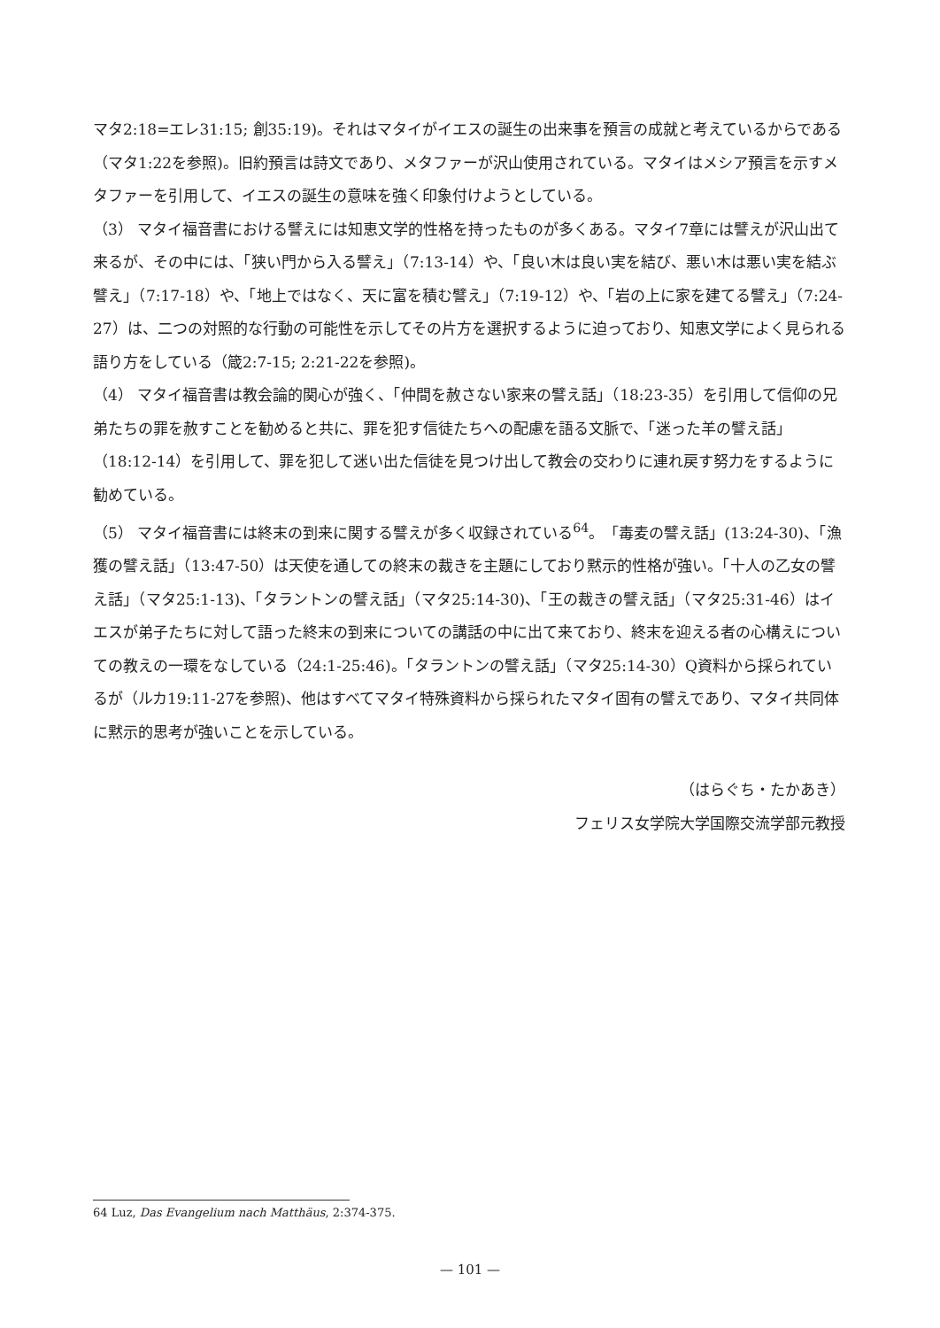マタ2:18=エレ31:15; 創35:19)。それはマタイがイエスの誕生の出来事を預言の成就と考えているからである（マタ1:22を参照)。旧約預言は詩文であり、メタファーが沢山使用されている。マタイはメシア預言を示すメタファーを引用して、イエスの誕生の意味を強く印象付けようとしている。
（3） マタイ福音書における譬えには知恵文学的性格を持ったものが多くある。マタイ7章には譬えが沢山出て来るが、その中には、「狭い門から入る譬え」（7:13-14）や、「良い木は良い実を結び、悪い木は悪い実を結ぶ譬え」（7:17-18）や、「地上ではなく、天に富を積む譬え」（7:19-12）や、「岩の上に家を建てる譬え」（7:24-27）は、二つの対照的な行動の可能性を示してその片方を選択するように迫っており、知恵文学によく見られる語り方をしている（箴2:7-15; 2:21-22を参照)。
（4） マタイ福音書は教会論的関心が強く、「仲間を赦さない家来の譬え話」（18:23-35）を引用して信仰の兄弟たちの罪を赦すことを勧めると共に、罪を犯す信徒たちへの配慮を語る文脈で、「迷った羊の譬え話」（18:12-14）を引用して、罪を犯して迷い出た信徒を見つけ出して教会の交わりに連れ戻す努力をするように勧めている。
（5） マタイ福音書には終末の到来に関する譬えが多く収録されている<sup>64</sup>。「毒麦の譬え話」(13:24-30)、「漁獲の譬え話」（13:47-50）は天使を通しての終末の裁きを主題にしており黙示的性格が強い。「十人の乙女の譬え話」（マタ25:1-13)、「タラントンの譬え話」（マタ25:14-30)、「王の裁きの譬え話」（マタ25:31-46）はイエスが弟子たちに対して語った終末の到来についての講話の中に出て来ており、終末を迎える者の心構えについての教えの一環をなしている（24:1-25:46)。「タラントンの譬え話」（マタ25:14-30）Q資料から採られているが（ルカ19:11-27を参照)、他はすべてマタイ特殊資料から採られたマタイ固有の譬えであり、マタイ共同体に黙示的思考が強いことを示している。
（はらぐち・たかあき）
フェリス女学院大学国際交流学部元教授
64 Luz, Das Evangelium nach Matthäus, 2:374-375.
— 101 —